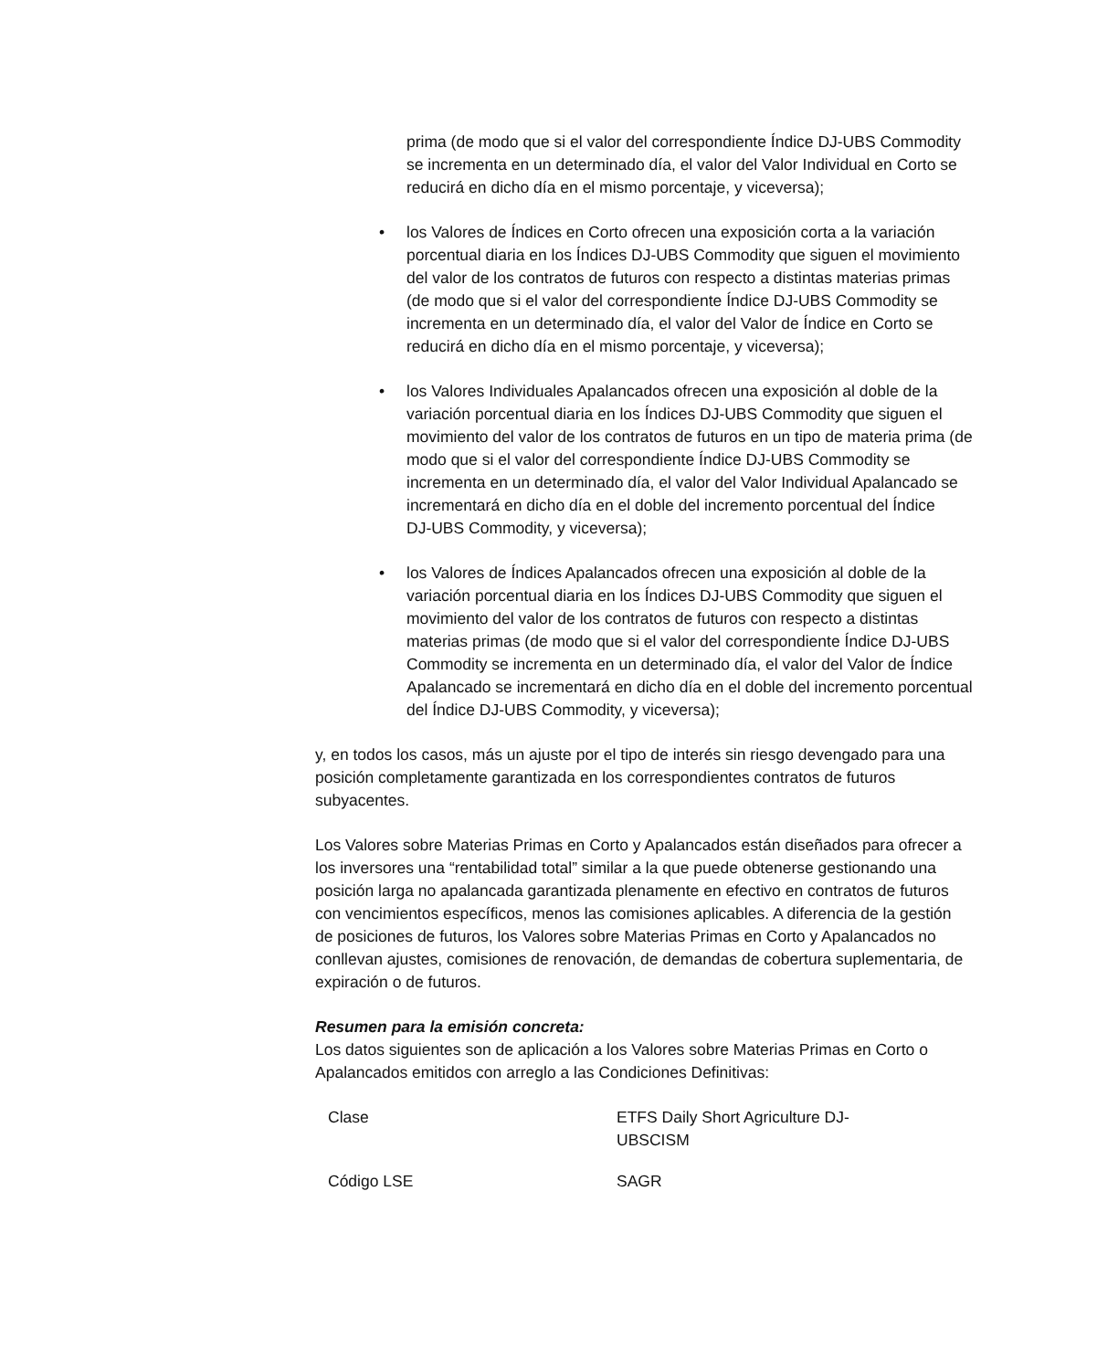prima (de modo que si el valor del correspondiente Índice DJ‑UBS Commodity se incrementa en un determinado día, el valor del Valor Individual en Corto se reducirá en dicho día en el mismo porcentaje, y viceversa);
• los Valores de Índices en Corto ofrecen una exposición corta a la variación porcentual diaria en los Índices DJ-UBS Commodity que siguen el movimiento del valor de los contratos de futuros con respecto a distintas materias primas (de modo que si el valor del correspondiente Índice DJ‑UBS Commodity se incrementa en un determinado día, el valor del Valor de Índice en Corto se reducirá en dicho día en el mismo porcentaje, y viceversa);
• los Valores Individuales Apalancados ofrecen una exposición al doble de la variación porcentual diaria en los Índices DJ-UBS Commodity que siguen el movimiento del valor de los contratos de futuros en un tipo de materia prima (de modo que si el valor del correspondiente Índice DJ‑UBS Commodity se incrementa en un determinado día, el valor del Valor Individual Apalancado se incrementará en dicho día en el doble del incremento porcentual del Índice DJ‑UBS Commodity, y viceversa);
• los Valores de Índices Apalancados ofrecen una exposición al doble de la variación porcentual diaria en los Índices DJ-UBS Commodity que siguen el movimiento del valor de los contratos de futuros con respecto a distintas materias primas (de modo que si el valor del correspondiente Índice DJ‑UBS Commodity se incrementa en un determinado día, el valor del Valor de Índice Apalancado se incrementará en dicho día en el doble del incremento porcentual del Índice DJ-UBS Commodity, y viceversa);
y, en todos los casos, más un ajuste por el tipo de interés sin riesgo devengado para una posición completamente garantizada en los correspondientes contratos de futuros subyacentes.
Los Valores sobre Materias Primas en Corto y Apalancados están diseñados para ofrecer a los inversores una “rentabilidad total” similar a la que puede obtenerse gestionando una posición larga no apalancada garantizada plenamente en efectivo en contratos de futuros con vencimientos específicos, menos las comisiones aplicables. A diferencia de la gestión de posiciones de futuros, los Valores sobre Materias Primas en Corto y Apalancados no conllevan ajustes, comisiones de renovación, de demandas de cobertura suplementaria, de expiración o de futuros.
Resumen para la emisión concreta:
Los datos siguientes son de aplicación a los Valores sobre Materias Primas en Corto o Apalancados emitidos con arreglo a las Condiciones Definitivas:
| Clase | ETFS Daily Short Agriculture DJ-UBSCISM |
| Código LSE | SAGR |